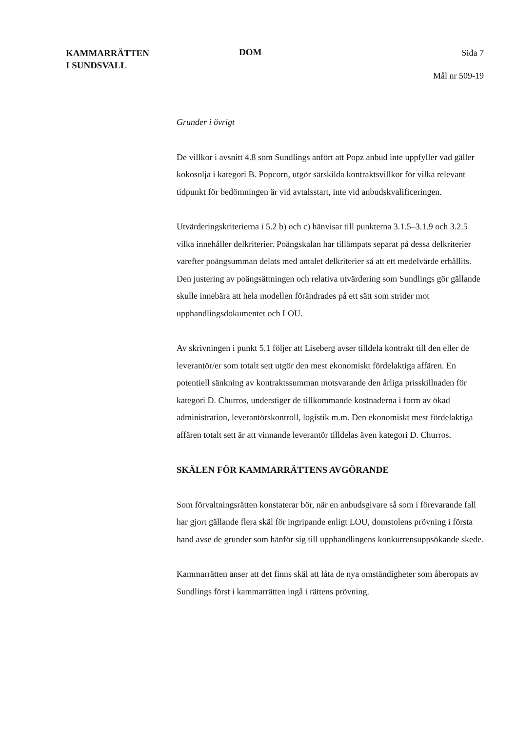KAMMARRÄTTEN
I SUNDSVALL
DOM
Sida 7
Mål nr 509-19
Grunder i övrigt
De villkor i avsnitt 4.8 som Sundlings anfört att Popz anbud inte uppfyller vad gäller kokosolja i kategori B. Popcorn, utgör särskilda kontraktsvillkor för vilka relevant tidpunkt för bedömningen är vid avtalsstart, inte vid anbudskvalificeringen.
Utvärderingskriterierna i 5.2 b) och c) hänvisar till punkterna 3.1.5–3.1.9 och 3.2.5 vilka innehåller delkriterier. Poängskalan har tillämpats separat på dessa delkriterier varefter poängsumman delats med antalet delkriterier så att ett medelvärde erhållits. Den justering av poängsättningen och relativa utvärdering som Sundlings gör gällande skulle innebära att hela modellen förändrades på ett sätt som strider mot upphandlingsdokumentet och LOU.
Av skrivningen i punkt 5.1 följer att Liseberg avser tilldela kontrakt till den eller de leverantör/er som totalt sett utgör den mest ekonomiskt fördelaktiga affären. En potentiell sänkning av kontraktssumman motsvarande den årliga prisskillnaden för kategori D. Churros, understiger de tillkommande kostnaderna i form av ökad administration, leverantörskontroll, logistik m.m. Den ekonomiskt mest fördelaktiga affären totalt sett är att vinnande leverantör tilldelas även kategori D. Churros.
SKÄLEN FÖR KAMMARRÄTTENS AVGÖRANDE
Som förvaltningsrätten konstaterar bör, när en anbudsgivare så som i förevarande fall har gjort gällande flera skäl för ingripande enligt LOU, domstolens prövning i första hand avse de grunder som hänför sig till upphandlingens konkurrensuppsökande skede.
Kammarrätten anser att det finns skäl att låta de nya omständigheter som åberopats av Sundlings först i kammarrätten ingå i rättens prövning.